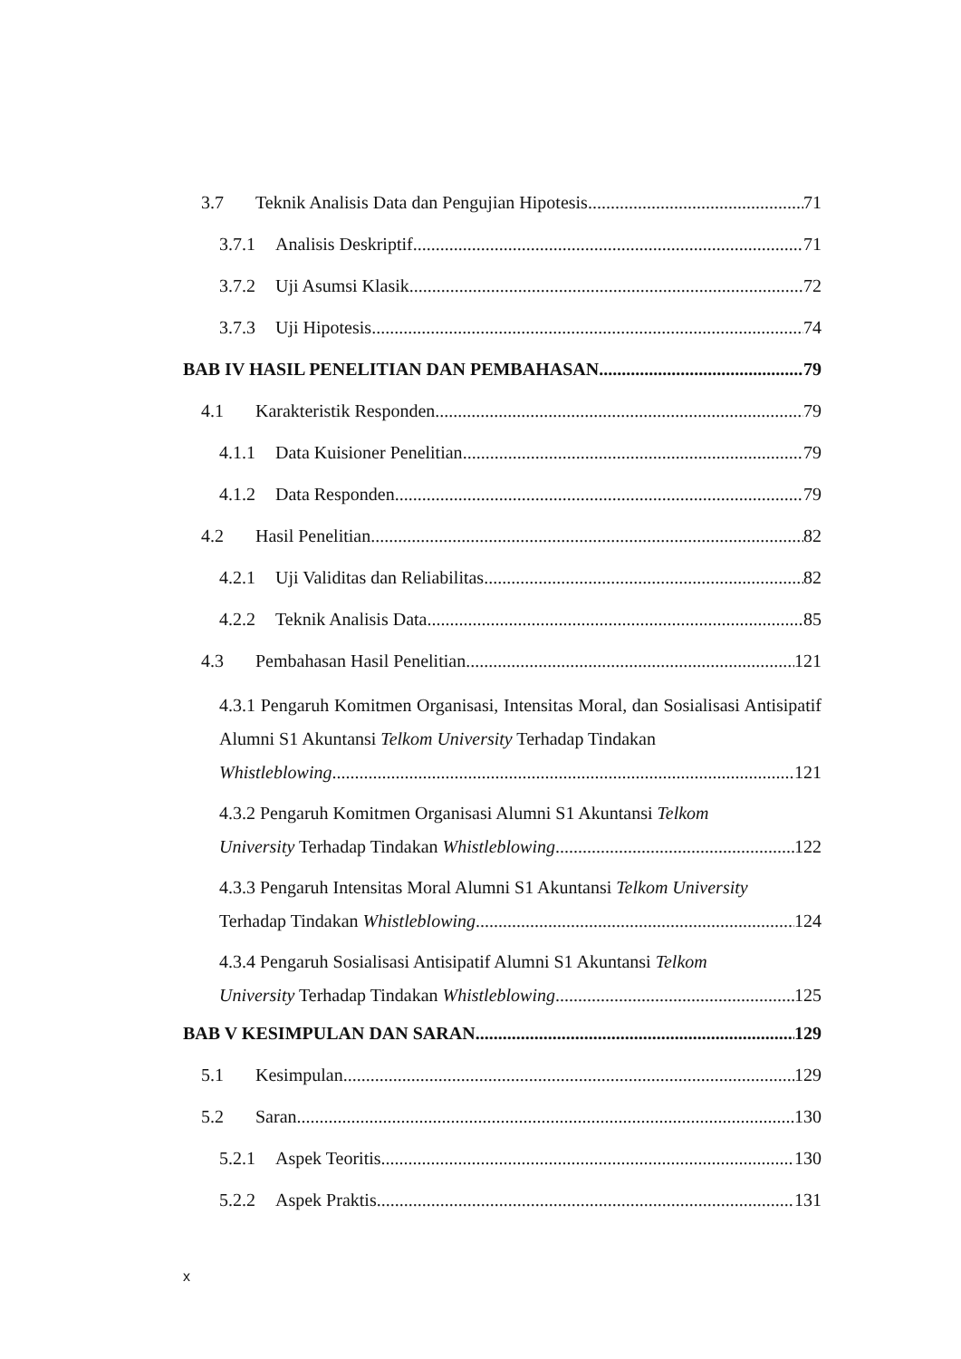3.7 Teknik Analisis Data dan Pengujian Hipotesis 71
3.7.1 Analisis Deskriptif 71
3.7.2 Uji Asumsi Klasik 72
3.7.3 Uji Hipotesis 74
BAB IV HASIL PENELITIAN DAN PEMBAHASAN 79
4.1 Karakteristik Responden 79
4.1.1 Data Kuisioner Penelitian 79
4.1.2 Data Responden 79
4.2 Hasil Penelitian 82
4.2.1 Uji Validitas dan Reliabilitas 82
4.2.2 Teknik Analisis Data 85
4.3 Pembahasan Hasil Penelitian 121
4.3.1 Pengaruh Komitmen Organisasi, Intensitas Moral, dan Sosialisasi Antisipatif Alumni S1 Akuntansi Telkom University Terhadap Tindakan
Whistleblowing 121
4.3.2 Pengaruh Komitmen Organisasi Alumni S1 Akuntansi Telkom
University Terhadap Tindakan Whistleblowing 122
4.3.3 Pengaruh Intensitas Moral Alumni S1 Akuntansi Telkom University
Terhadap Tindakan Whistleblowing 124
4.3.4 Pengaruh Sosialisasi Antisipatif Alumni S1 Akuntansi Telkom
University Terhadap Tindakan Whistleblowing 125
BAB V KESIMPULAN DAN SARAN 129
5.1 Kesimpulan 129
5.2 Saran 130
5.2.1 Aspek Teoritis 130
5.2.2 Aspek Praktis 131
x